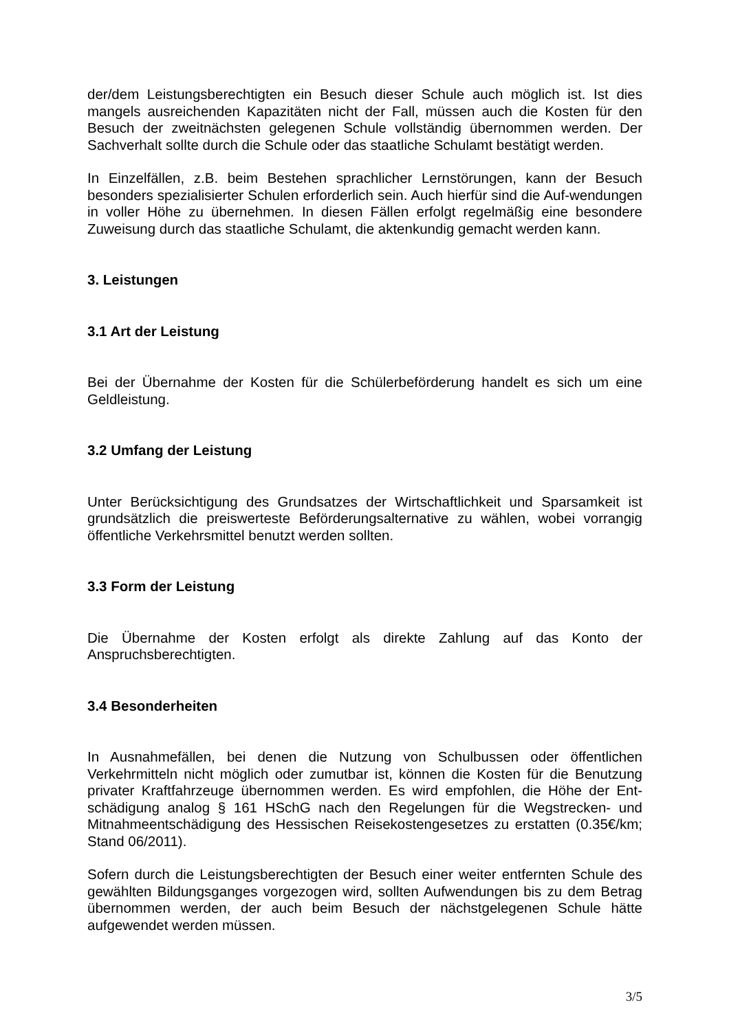der/dem Leistungsberechtigten ein Besuch dieser Schule auch möglich ist. Ist dies mangels ausreichenden Kapazitäten nicht der Fall, müssen auch die Kosten für den Besuch der zweitnächsten gelegenen Schule vollständig übernommen werden. Der Sachverhalt sollte durch die Schule oder das staatliche Schulamt bestätigt werden.
In Einzelfällen, z.B. beim Bestehen sprachlicher Lernstörungen, kann der Besuch besonders spezialisierter Schulen erforderlich sein. Auch hierfür sind die Auf-wendungen in voller Höhe zu übernehmen. In diesen Fällen erfolgt regelmäßig eine besondere Zuweisung durch das staatliche Schulamt, die aktenkundig gemacht werden kann.
3. Leistungen
3.1 Art der Leistung
Bei der Übernahme der Kosten für die Schülerbeförderung handelt es sich um eine Geldleistung.
3.2 Umfang der Leistung
Unter Berücksichtigung des Grundsatzes der Wirtschaftlichkeit und Sparsamkeit ist grundsätzlich die preiswerteste Beförderungsalternative zu wählen, wobei vorrangig öffentliche Verkehrsmittel benutzt werden sollten.
3.3 Form der Leistung
Die Übernahme der Kosten erfolgt als direkte Zahlung auf das Konto der Anspruchsberechtigten.
3.4 Besonderheiten
In Ausnahmefällen, bei denen die Nutzung von Schulbussen oder öffentlichen Verkehrmitteln nicht möglich oder zumutbar ist, können die Kosten für die Benutzung privater Kraftfahrzeuge übernommen werden. Es wird empfohlen, die Höhe der Ent-schädigung analog § 161 HSchG nach den Regelungen für die Wegstrecken- und Mitnahmeentschädigung des Hessischen Reisekostengesetzes zu erstatten (0.35€/km; Stand 06/2011).
Sofern durch die Leistungsberechtigten der Besuch einer weiter entfernten Schule des gewählten Bildungsganges vorgezogen wird, sollten Aufwendungen bis zu dem Betrag übernommen werden, der auch beim Besuch der nächstgelegenen Schule hätte aufgewendet werden müssen.
3/5